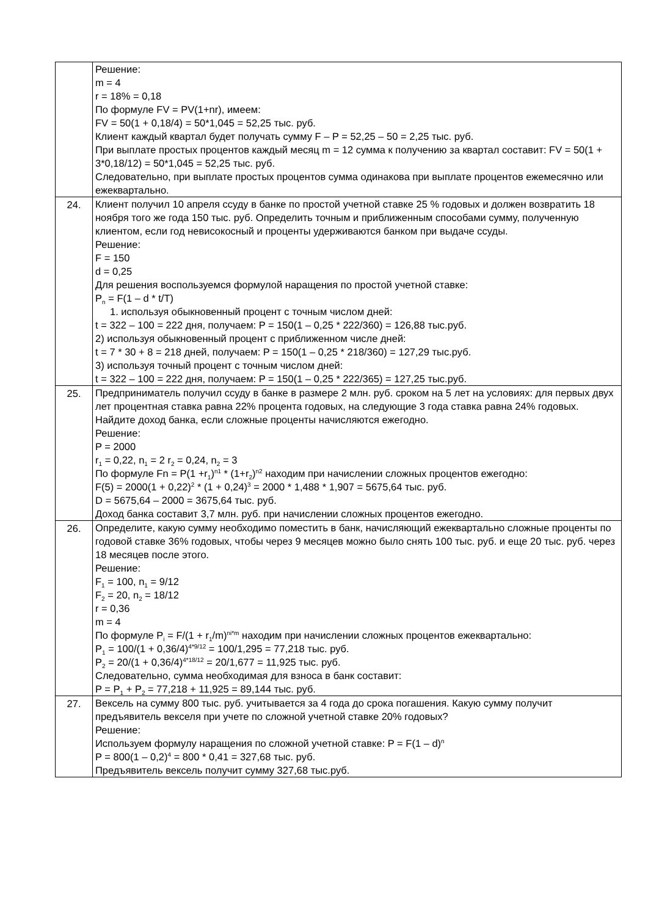| | Решение: m = 4 r = 18% = 0,18 По формуле FV = PV(1+nr), имеем: FV = 50(1 + 0,18/4) = 50*1,045 = 52,25 тыс. руб. Клиент каждый квартал будет получать сумму F – P = 52,25 – 50 = 2,25 тыс. руб. При выплате простых процентов каждый месяц m = 12 сумма к получению за квартал составит: FV = 50(1 + 3*0,18/12) = 50*1,045 = 52,25 тыс. руб. Следовательно, при выплате простых процентов сумма одинакова при выплате процентов ежемесячно или ежеквартально. |
| 24. | Клиент получил 10 апреля ссуду в банке по простой учетной ставке 25 % годовых и должен возвратить 18 ноября того же года 150 тыс. руб. Определить точным и приближенным способами сумму, полученную клиентом, если год невисокосный и проценты удерживаются банком при выдаче ссуды. Решение: F = 150 d = 0,25 Для решения воспользуемся формулой наращения по простой учетной ставке: P<sub>n</sub> = F(1 – d * t/T) 1. используя обыкновенный процент с точным числом дней: t = 322 – 100 = 222 дня, получаем: P = 150(1 – 0,25 * 222/360) = 126,88 тыс.руб. 2) используя обыкновенный процент с приближенном числе дней: t = 7 * 30 + 8 = 218 дней, получаем: P = 150(1 – 0,25 * 218/360) = 127,29 тыс.руб. 3) используя точный процент с точным числом дней: t = 322 – 100 = 222 дня, получаем: P = 150(1 – 0,25 * 222/365) = 127,25 тыс.руб. |
| 25. | Предприниматель получил ссуду в банке в размере 2 млн. руб. сроком на 5 лет на условиях: для первых двух лет процентная ставка равна 22% процента годовых, на следующие 3 года ставка равна 24% годовых. Найдите доход банка, если сложные проценты начисляются ежегодно. Решение: P = 2000 r<sub>1</sub> = 0,22, n<sub>1</sub> = 2 r<sub>2</sub> = 0,24, n<sub>2</sub> = 3 По формуле Fn = P(1 +r<sub>1</sub>)<sup>n1</sup> * (1+r<sub>2</sub>)<sup>n2</sup> находим при начислении сложных процентов ежегодно: F(5) = 2000(1 + 0,22)<sup>2</sup> * (1 + 0,24)<sup>3</sup> = 2000 * 1,488 * 1,907 = 5675,64 тыс. руб. D = 5675,64 – 2000 = 3675,64 тыс. руб. Доход банка составит 3,7 млн. руб. при начислении сложных процентов ежегодно. |
| 26. | Определите, какую сумму необходимо поместить в банк, начисляющий ежеквартально сложные проценты по годовой ставке 36% годовых, чтобы через 9 месяцев можно было снять 100 тыс. руб. и еще 20 тыс. руб. через 18 месяцев после этого. Решение: F<sub>1</sub> = 100, n<sub>1</sub> = 9/12 F<sub>2</sub> = 20, n<sub>2</sub> = 18/12 r = 0,36 m = 4 По формуле P<sub>i</sub> = F/(1 + r<sub>1</sub>/m)<sup>ni*m</sup> находим при начислении сложных процентов ежеквартально: P<sub>1</sub> = 100/(1 + 0,36/4)<sup>4*9/12</sup> = 100/1,295 = 77,218 тыс. руб. P<sub>2</sub> = 20/(1 + 0,36/4)<sup>4*18/12</sup> = 20/1,677 = 11,925 тыс. руб. Следовательно, сумма необходимая для взноса в банк составит: P = P<sub>1</sub> + P<sub>2</sub> = 77,218 + 11,925 = 89,144 тыс. руб. |
| 27. | Вексель на сумму 800 тыс. руб. учитывается за 4 года до срока погашения. Какую сумму получит предъявитель векселя при учете по сложной учетной ставке 20% годовых? Решение: Используем формулу наращения по сложной учетной ставке: P = F(1 – d)<sup>n</sup> P = 800(1 – 0,2)<sup>4</sup> = 800 * 0,41 = 327,68 тыс. руб. Предъявитель вексель получит сумму 327,68 тыс.руб. |